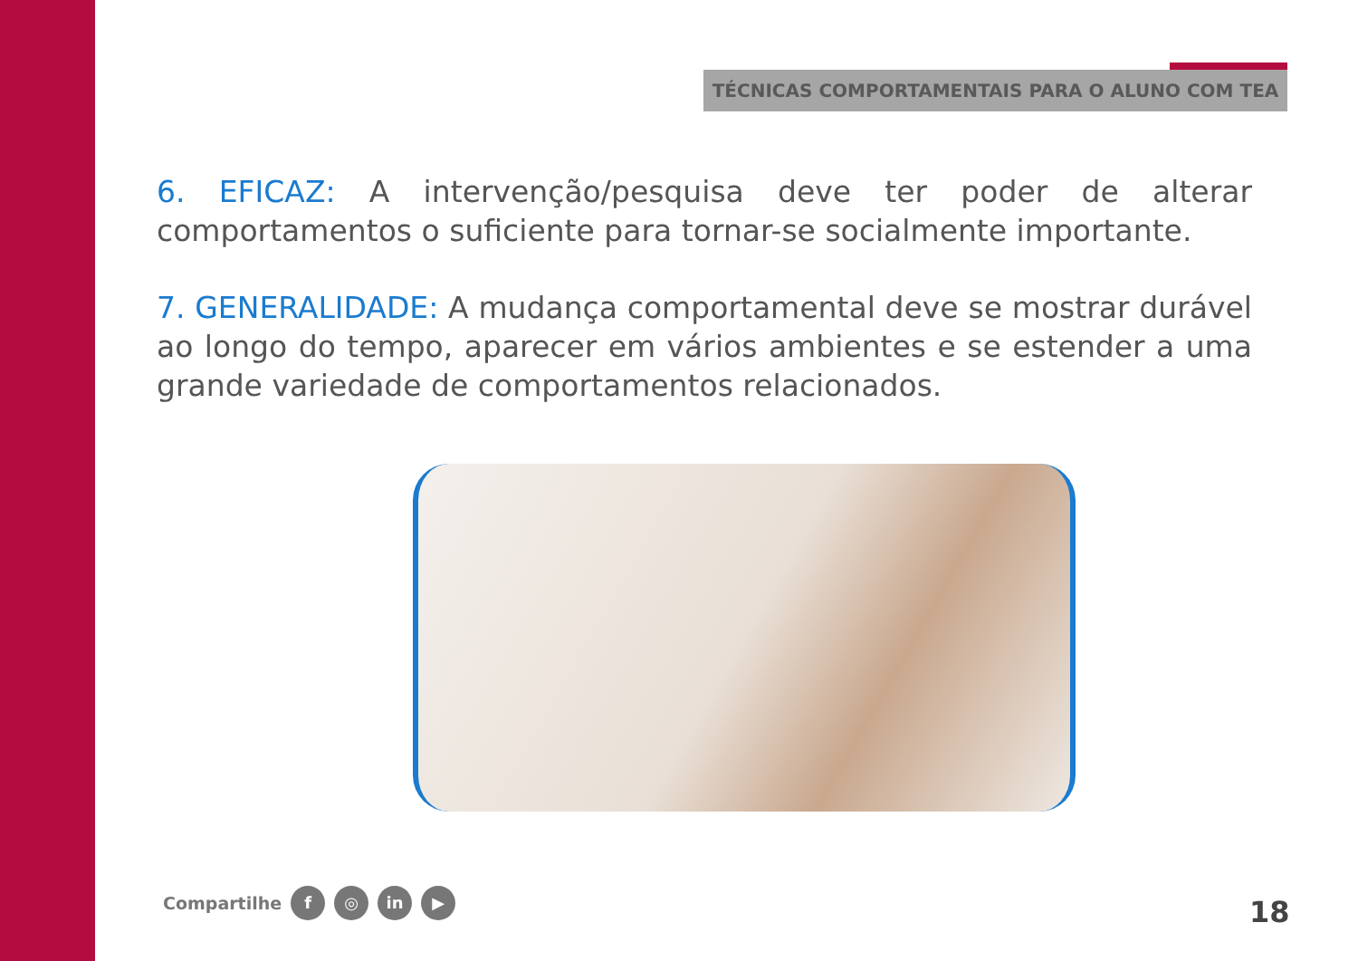TÉCNICAS COMPORTAMENTAIS PARA O ALUNO COM TEA
6. EFICAZ: A intervenção/pesquisa deve ter poder de alterar comportamentos o suficiente para tornar-se socialmente importante.
7. GENERALIDADE: A mudança comportamental deve se mostrar durável ao longo do tempo, aparecer em vários ambientes e se estender a uma grande variedade de comportamentos relacionados.
Compartilhe f ◎ in ▶ 18